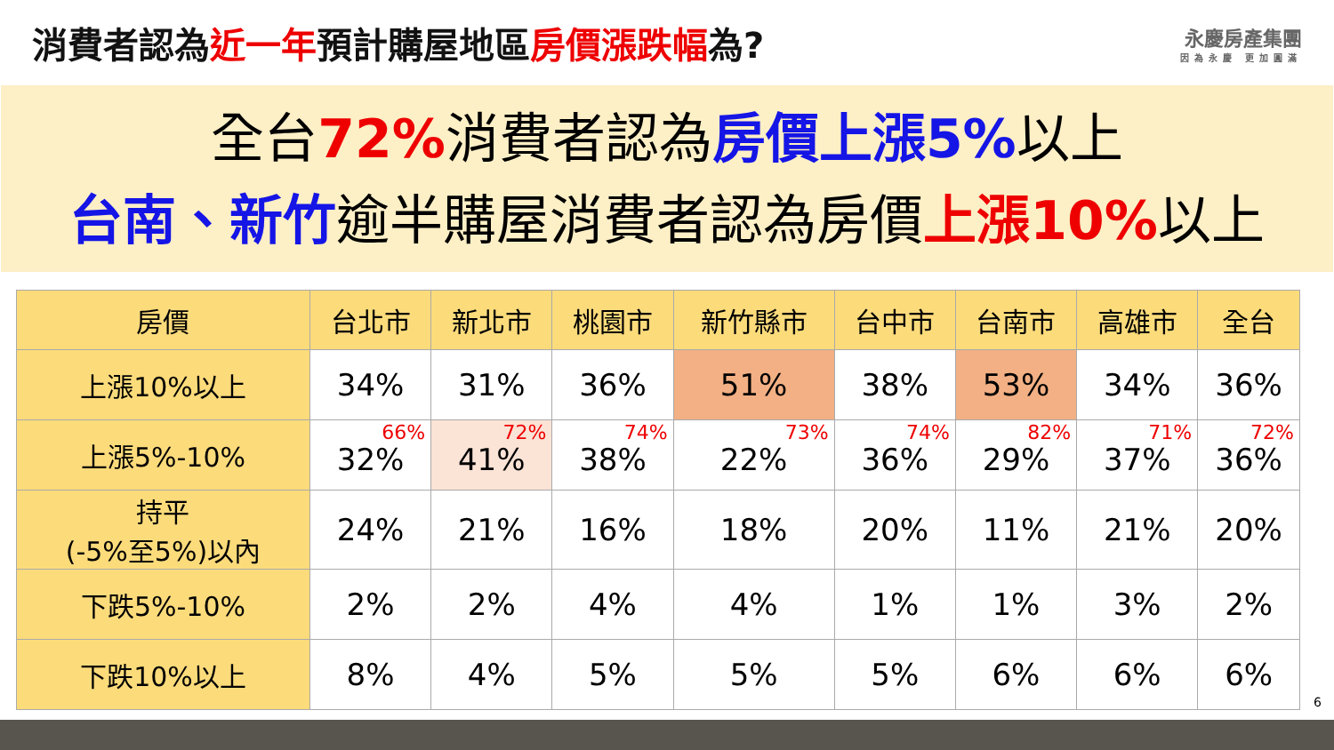消費者認為近一年預計購屋地區房價漲跌幅為?
永慶房產集團
因為永慶 更加圓滿
全台72% 消費者認為房價上漲5% 以上
台南、新竹逾半購屋消費者認為房價上漲10% 以上
| 房價 | 台北市 | 新北市 | 桃園市 | 新竹縣市 | 台中市 | 台南市 | 高雄市 | 全台 |
| --- | --- | --- | --- | --- | --- | --- | --- | --- |
| 上漲10%以上 | 34% | 31% | 36% | 51% | 38% | 53% | 34% | 36% |
| 上漲5%-10% | 66% 32% | 72% 41% | 74% 38% | 73% 22% | 74% 36% | 82% 29% | 71% 37% | 72% 36% |
| 持平 (-5%至5%)以內 | 24% | 21% | 16% | 18% | 20% | 11% | 21% | 20% |
| 下跌5%-10% | 2% | 2% | 4% | 4% | 1% | 1% | 3% | 2% |
| 下跌10%以上 | 8% | 4% | 5% | 5% | 5% | 6% | 6% | 6% |
6